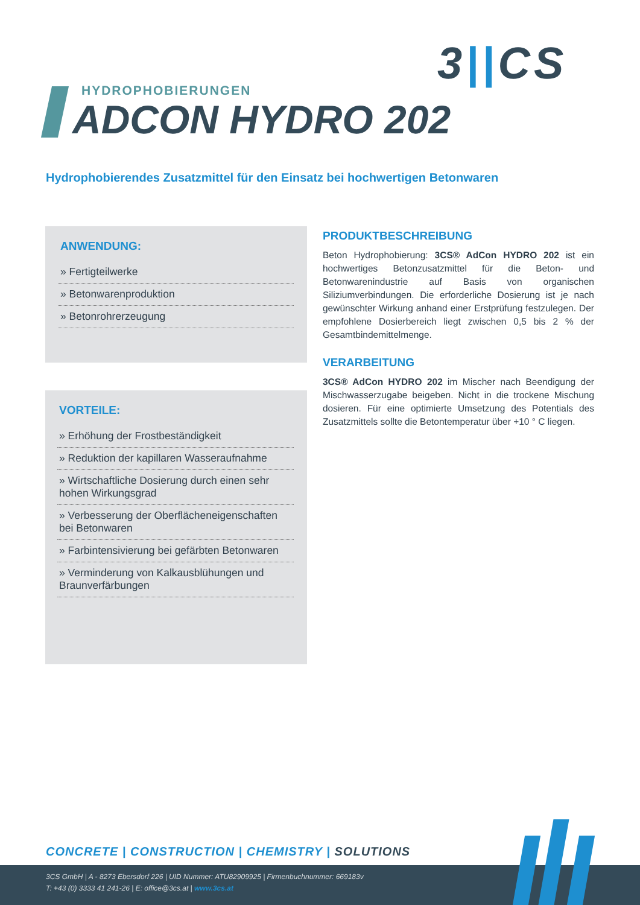3||CS
HYDROPHOBIERUNGEN
ADCON HYDRO 202
Hydrophobierendes Zusatzmittel für den Einsatz bei hochwertigen Betonwaren
ANWENDUNG:
» Fertigteilwerke
» Betonwarenproduktion
» Betonrohrerzeugung
VORTEILE:
» Erhöhung der Frostbeständigkeit
» Reduktion der kapillaren Wasseraufnahme
» Wirtschaftliche Dosierung durch einen sehr hohen Wirkungsgrad
» Verbesserung der Oberflächeneigenschaften bei Betonwaren
» Farbintensivierung bei gefärbten Betonwaren
» Verminderung von Kalkausblühungen und Braunverfärbungen
PRODUKTBESCHREIBUNG
Beton Hydrophobierung: 3CS® AdCon HYDRO 202 ist ein hochwertiges Betonzusatzmittel für die Beton- und Betonwarenindustrie auf Basis von organischen Siliziumverbindungen. Die erforderliche Dosierung ist je nach gewünschter Wirkung anhand einer Erstprüfung festzulegen. Der empfohlene Dosierbereich liegt zwischen 0,5 bis 2 % der Gesamtbindemittelmenge.
VERARBEITUNG
3CS® AdCon HYDRO 202 im Mischer nach Beendigung der Mischwasserzugabe beigeben. Nicht in die trockene Mischung dosieren. Für eine optimierte Umsetzung des Potentials des Zusatzmittels sollte die Betontemperatur über +10 ° C liegen.
CONCRETE | CONSTRUCTION | CHEMISTRY | SOLUTIONS
3CS GmbH | A - 8273 Ebersdorf 226 | UID Nummer: ATU82909925 | Firmenbuchnummer: 669183v
T: +43 (0) 3333 41 241-26 | E: office@3cs.at | www.3cs.at